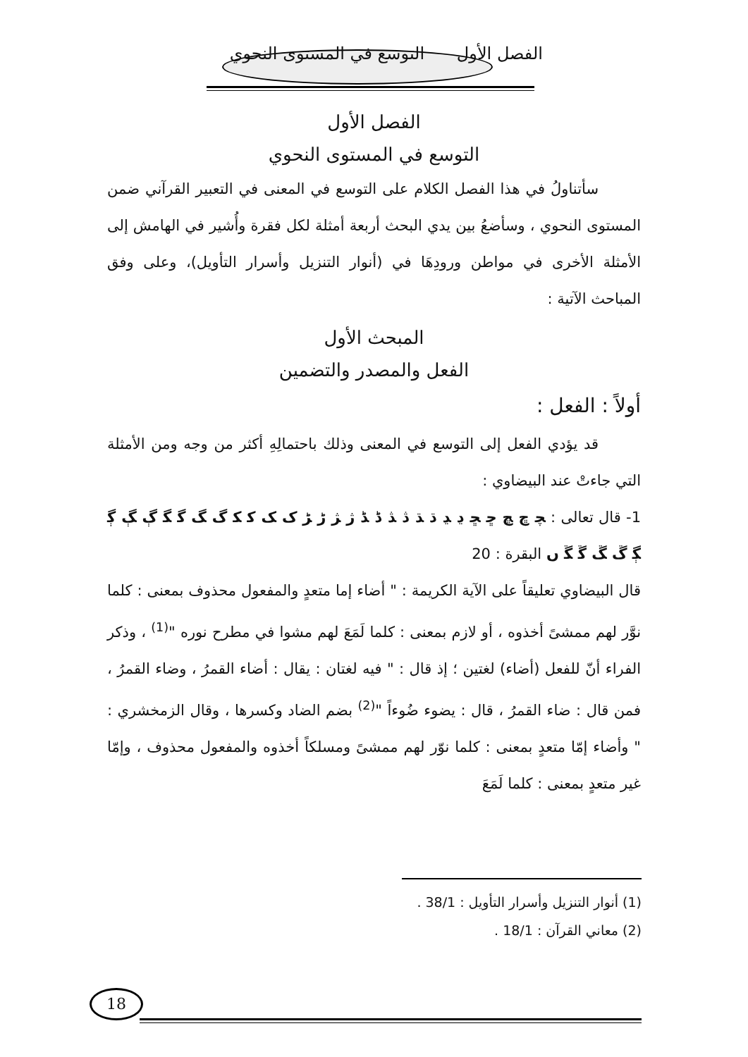الفصل الأول التوسع في المستوى النحوي
الفصل الأول
التوسع في المستوى النحوي
سأتناولُ في هذا الفصل الكلام على التوسع في المعنى في التعبير القرآني ضمن المستوى النحوي ، وسأضعُ بين يدي البحث أربعة أمثلة لكل فقرة وأُشير في الهامش إلى الأمثلة الأخرى في مواطن ورودِهَا في (أنوار التنزيل وأسرار التأويل)، وعلى وفق المباحث الآتية :
المبحث الأول
الفعل والمصدر والتضمين
أولاً : الفعل :
قد يؤدي الفعل إلى التوسع في المعنى وذلك باحتمالِهِ أكثر من وجه ومن الأمثلة التي جاءتْ عند البيضاوي :
1- قال تعالى : ﭽ ﭾ ﭿ ﮀ ﮁ ﮂ ﮃ ﮄ ﮅ ﮆ ﮇ ﮈ ﮉ ﮊ ﮋ ﮌ ﮍ ﮎ ﮏ ﮐ ﮑ ﮒ ﮓ ﮔ ﮕ ﮖ ﮗ ﮘ ﮙ ﮚ ﮛ ﮜ ﮝ ﮞ البقرة : 20
قال البيضاوي تعليقاً على الآية الكريمة : " أضاء إما متعدٍ والمفعول محذوف بمعنى : كلما نوَّر لهم ممشىً أخذوه ، أو لازم بمعنى : كلما لَمَعَ لهم مشوا في مطرح نوره "<sup>(1)</sup> ، وذكر الفراء أنّ للفعل (أضاء) لغتين ؛ إذ قال : " فيه لغتان : يقال : أضاء القمرُ ، وضاء القمرُ ، فمن قال : ضاء القمرُ ، قال : يضوء ضُوءاً "<sup>(2)</sup> بضم الضاد وكسرها ، وقال الزمخشري : " وأضاء إمّا متعدٍ بمعنى : كلما نوّر لهم ممشىً ومسلكاً أخذوه والمفعول محذوف ، وإمّا غير متعدٍ بمعنى : كلما لَمَعَ
(1) أنوار التنزيل وأسرار التأويل : 38/1 .
(2) معاني القرآن : 18/1 .
18